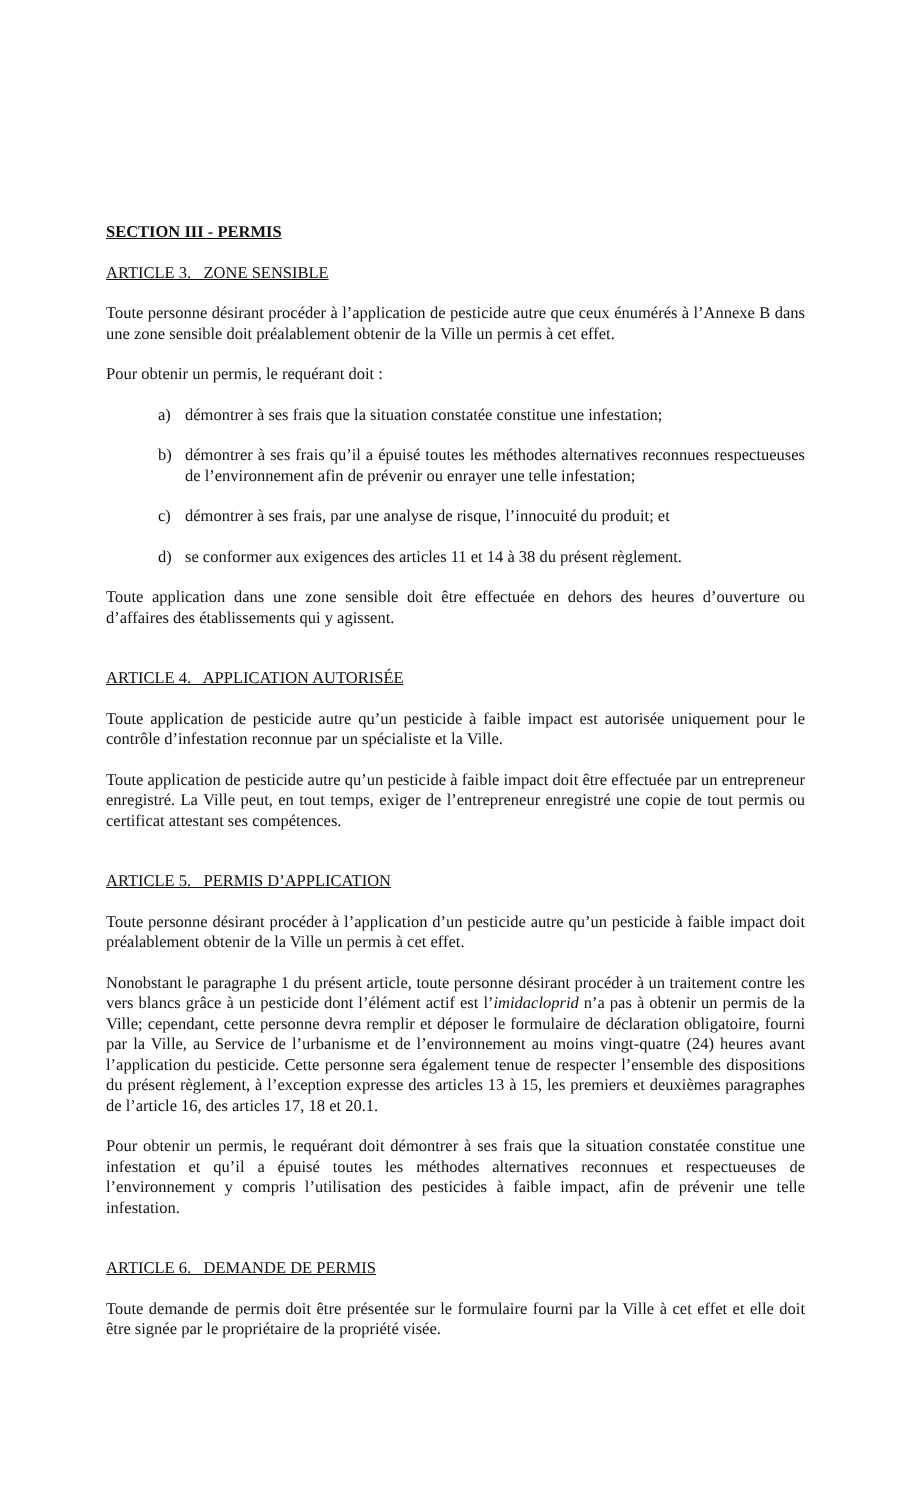SECTION III - PERMIS
ARTICLE 3. ZONE SENSIBLE
Toute personne désirant procéder à l’application de pesticide autre que ceux énumérés à l’Annexe B dans une zone sensible doit préalablement obtenir de la Ville un permis à cet effet.
Pour obtenir un permis, le requérant doit :
a) démontrer à ses frais que la situation constatée constitue une infestation;
b) démontrer à ses frais qu’il a épuisé toutes les méthodes alternatives reconnues respectueuses de l’environnement afin de prévenir ou enrayer une telle infestation;
c) démontrer à ses frais, par une analyse de risque, l’innocuité du produit; et
d) se conformer aux exigences des articles 11 et 14 à 38 du présent règlement.
Toute application dans une zone sensible doit être effectuée en dehors des heures d’ouverture ou d’affaires des établissements qui y agissent.
ARTICLE 4. APPLICATION AUTORISÉE
Toute application de pesticide autre qu’un pesticide à faible impact est autorisée uniquement pour le contrôle d’infestation reconnue par un spécialiste et la Ville.
Toute application de pesticide autre qu’un pesticide à faible impact doit être effectuée par un entrepreneur enregistré. La Ville peut, en tout temps, exiger de l’entrepreneur enregistré une copie de tout permis ou certificat attestant ses compétences.
ARTICLE 5. PERMIS D’APPLICATION
Toute personne désirant procéder à l’application d’un pesticide autre qu’un pesticide à faible impact doit préalablement obtenir de la Ville un permis à cet effet.
Nonobstant le paragraphe 1 du présent article, toute personne désirant procéder à un traitement contre les vers blancs grâce à un pesticide dont l’élément actif est l’imidacloprid n’a pas à obtenir un permis de la Ville; cependant, cette personne devra remplir et déposer le formulaire de déclaration obligatoire, fourni par la Ville, au Service de l’urbanisme et de l’environnement au moins vingt-quatre (24) heures avant l’application du pesticide. Cette personne sera également tenue de respecter l’ensemble des dispositions du présent règlement, à l’exception expresse des articles 13 à 15, les premiers et deuxièmes paragraphes de l’article 16, des articles 17, 18 et 20.1.
Pour obtenir un permis, le requérant doit démontrer à ses frais que la situation constatée constitue une infestation et qu’il a épuisé toutes les méthodes alternatives reconnues et respectueuses de l’environnement y compris l’utilisation des pesticides à faible impact, afin de prévenir une telle infestation.
ARTICLE 6. DEMANDE DE PERMIS
Toute demande de permis doit être présentée sur le formulaire fourni par la Ville à cet effet et elle doit être signée par le propriétaire de la propriété visée.